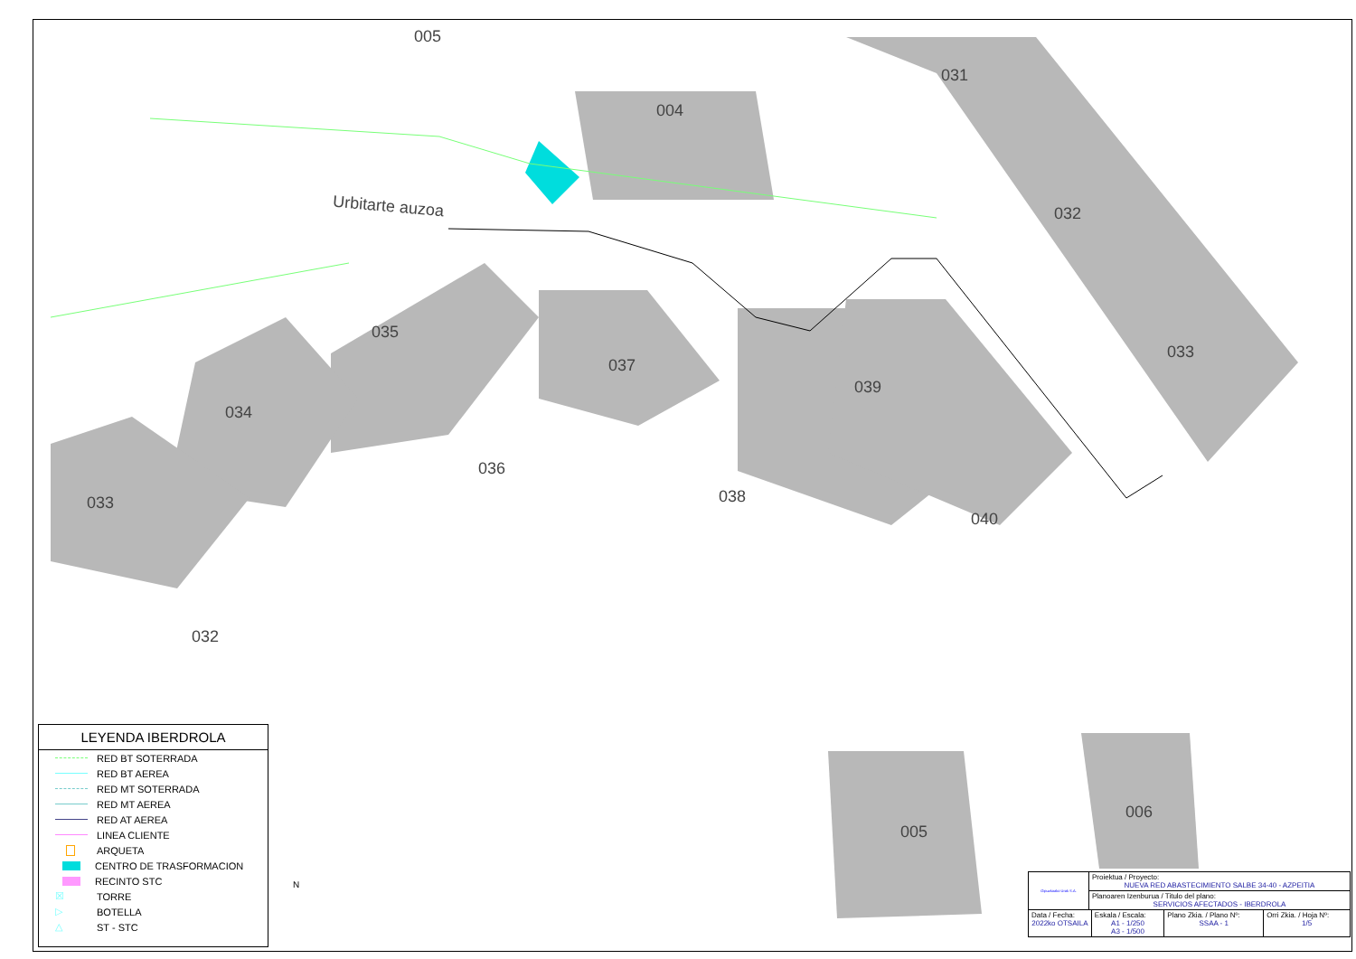005
004
031
032
033
Urbitarte auzoa
035
034
037
039
036
038
040
033
032
005
006
LEYENDA IBERDROLA
RED BT SOTERRADA
RED BT AEREA
RED MT SOTERRADA
RED MT AEREA
RED AT AEREA
LINEA CLIENTE
ARQUETA
CENTRO DE TRASFORMACION
RECINTO STC
☒ TORRE
▷ BOTELLA
△ ST - STC
N
| Gipuzkoako Urak S.A. | Proiektua / Proyecto: NUEVA RED ABASTECIMIENTO SALBE 34-40 - AZPEITIA | | | |
| | Planoaren Izenburua / Titulo del plano: SERVICIOS AFECTADOS - IBERDROLA | | | |
| Data / Fecha: 2022ko OTSAILA | | Eskala / Escala: A1 - 1/250 A3 - 1/500 | Plano Zkia. / Plano Nº: SSAA - 1 | Orri Zkia. / Hoja Nº: 1/5 |